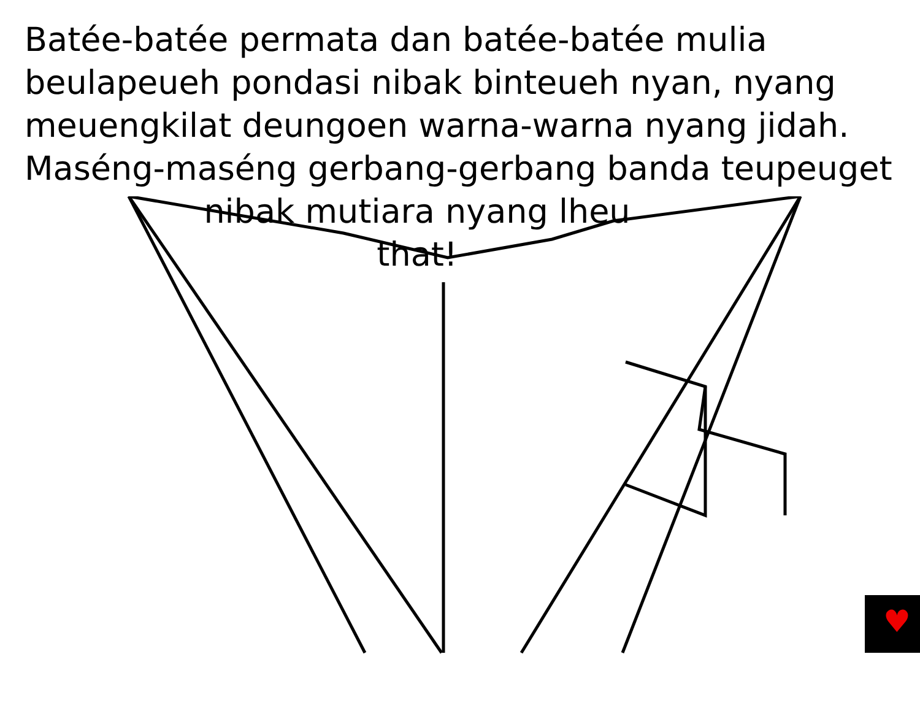Batée-batée permata dan batée-batée mulia beulapeueh pondasi nibak binteueh nyan, nyang meuengkilat deungoen warna-warna nyang jidah. Maséng-maséng gerbang-gerbang banda teupeuget
nibak mutiara nyang lheu
that!
♥